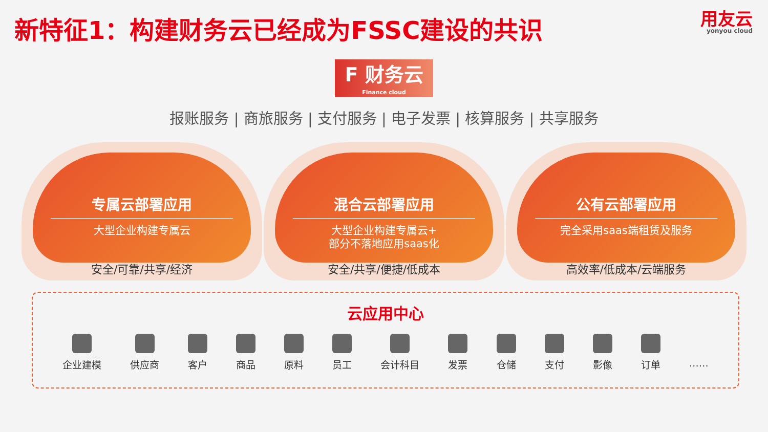新特征1：构建财务云已经成为FSSC建设的共识
用友云
yonyou cloud
F 财务云
Finance cloud
报账服务 | 商旅服务 | 支付服务 | 电子发票 | 核算服务 | 共享服务
专属云部署应用
大型企业构建专属云
安全/可靠/共享/经济
混合云部署应用
大型企业构建专属云+
部分不落地应用saas化
安全/共享/便捷/低成本
公有云部署应用
完全采用saas端租赁及服务
高效率/低成本/云端服务
云应用中心
企业建模 供应商 客户 商品 原料 员工 会计科目 发票 仓储 支付 影像 订单 ……